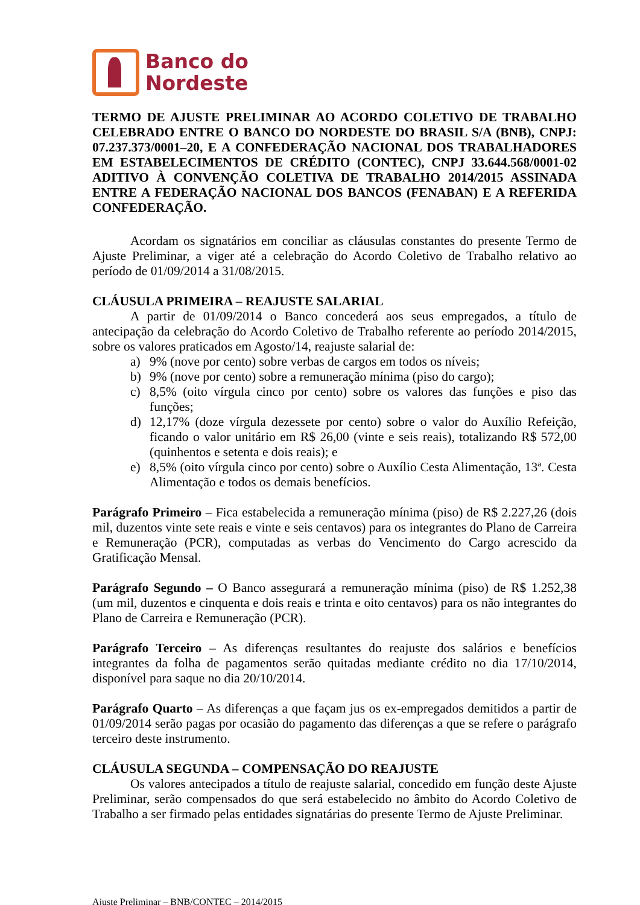Banco do
Nordeste
TERMO DE AJUSTE PRELIMINAR AO ACORDO COLETIVO DE TRABALHO CELEBRADO ENTRE O BANCO DO NORDESTE DO BRASIL S/A (BNB), CNPJ: 07.237.373/0001–20, E A CONFEDERAÇÃO NACIONAL DOS TRABALHADORES EM ESTABELECIMENTOS DE CRÉDITO (CONTEC), CNPJ 33.644.568/0001-02 ADITIVO À CONVENÇÃO COLETIVA DE TRABALHO 2014/2015 ASSINADA ENTRE A FEDERAÇÃO NACIONAL DOS BANCOS (FENABAN) E A REFERIDA CONFEDERAÇÃO.
Acordam os signatários em conciliar as cláusulas constantes do presente Termo de Ajuste Preliminar, a viger até a celebração do Acordo Coletivo de Trabalho relativo ao período de 01/09/2014 a 31/08/2015.
CLÁUSULA PRIMEIRA – REAJUSTE SALARIAL
A partir de 01/09/2014 o Banco concederá aos seus empregados, a título de antecipação da celebração do Acordo Coletivo de Trabalho referente ao período 2014/2015, sobre os valores praticados em Agosto/14, reajuste salarial de:
a) 9% (nove por cento) sobre verbas de cargos em todos os níveis;
b) 9% (nove por cento) sobre a remuneração mínima (piso do cargo);
c) 8,5% (oito vírgula cinco por cento) sobre os valores das funções e piso das funções;
d) 12,17% (doze vírgula dezessete por cento) sobre o valor do Auxílio Refeição, ficando o valor unitário em R$ 26,00 (vinte e seis reais), totalizando R$ 572,00 (quinhentos e setenta e dois reais); e
e) 8,5% (oito vírgula cinco por cento) sobre o Auxílio Cesta Alimentação, 13ª. Cesta Alimentação e todos os demais benefícios.
Parágrafo Primeiro – Fica estabelecida a remuneração mínima (piso) de R$ 2.227,26 (dois mil, duzentos vinte sete reais e vinte e seis centavos) para os integrantes do Plano de Carreira e Remuneração (PCR), computadas as verbas do Vencimento do Cargo acrescido da Gratificação Mensal.
Parágrafo Segundo – O Banco assegurará a remuneração mínima (piso) de R$ 1.252,38 (um mil, duzentos e cinquenta e dois reais e trinta e oito centavos) para os não integrantes do Plano de Carreira e Remuneração (PCR).
Parágrafo Terceiro – As diferenças resultantes do reajuste dos salários e benefícios integrantes da folha de pagamentos serão quitadas mediante crédito no dia 17/10/2014, disponível para saque no dia 20/10/2014.
Parágrafo Quarto – As diferenças a que façam jus os ex-empregados demitidos a partir de 01/09/2014 serão pagas por ocasião do pagamento das diferenças a que se refere o parágrafo terceiro deste instrumento.
CLÁUSULA SEGUNDA – COMPENSAÇÃO DO REAJUSTE
Os valores antecipados a título de reajuste salarial, concedido em função deste Ajuste Preliminar, serão compensados do que será estabelecido no âmbito do Acordo Coletivo de Trabalho a ser firmado pelas entidades signatárias do presente Termo de Ajuste Preliminar.
Ajuste Preliminar – BNB/CONTEC – 2014/2015